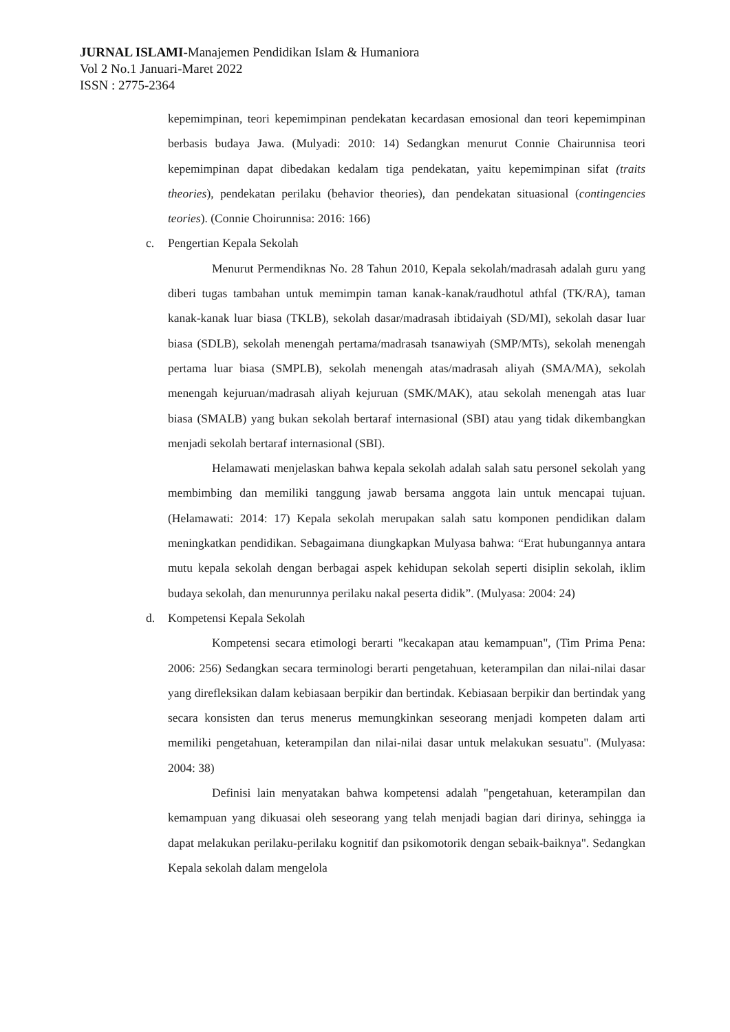JURNAL ISLAMI-Manajemen Pendidikan Islam & Humaniora
Vol 2 No.1 Januari-Maret 2022
ISSN : 2775-2364
kepemimpinan, teori kepemimpinan pendekatan kecardasan emosional dan teori kepemimpinan berbasis budaya Jawa. (Mulyadi: 2010: 14) Sedangkan menurut Connie Chairunnisa teori kepemimpinan dapat dibedakan kedalam tiga pendekatan, yaitu kepemimpinan sifat (traits theories), pendekatan perilaku (behavior theories), dan pendekatan situasional (contingencies teories). (Connie Choirunnisa: 2016: 166)
c. Pengertian Kepala Sekolah
Menurut Permendiknas No. 28 Tahun 2010, Kepala sekolah/madrasah adalah guru yang diberi tugas tambahan untuk memimpin taman kanak-kanak/raudhotul athfal (TK/RA), taman kanak-kanak luar biasa (TKLB), sekolah dasar/madrasah ibtidaiyah (SD/MI), sekolah dasar luar biasa (SDLB), sekolah menengah pertama/madrasah tsanawiyah (SMP/MTs), sekolah menengah pertama luar biasa (SMPLB), sekolah menengah atas/madrasah aliyah (SMA/MA), sekolah menengah kejuruan/madrasah aliyah kejuruan (SMK/MAK), atau sekolah menengah atas luar biasa (SMALB) yang bukan sekolah bertaraf internasional (SBI) atau yang tidak dikembangkan menjadi sekolah bertaraf internasional (SBI).
Helamawati menjelaskan bahwa kepala sekolah adalah salah satu personel sekolah yang membimbing dan memiliki tanggung jawab bersama anggota lain untuk mencapai tujuan. (Helamawati: 2014: 17) Kepala sekolah merupakan salah satu komponen pendidikan dalam meningkatkan pendidikan. Sebagaimana diungkapkan Mulyasa bahwa: “Erat hubungannya antara mutu kepala sekolah dengan berbagai aspek kehidupan sekolah seperti disiplin sekolah, iklim budaya sekolah, dan menurunnya perilaku nakal peserta didik”. (Mulyasa: 2004: 24)
d. Kompetensi Kepala Sekolah
Kompetensi secara etimologi berarti "kecakapan atau kemampuan", (Tim Prima Pena: 2006: 256) Sedangkan secara terminologi berarti pengetahuan, keterampilan dan nilai-nilai dasar yang direfleksikan dalam kebiasaan berpikir dan bertindak. Kebiasaan berpikir dan bertindak yang secara konsisten dan terus menerus memungkinkan seseorang menjadi kompeten dalam arti memiliki pengetahuan, keterampilan dan nilai-nilai dasar untuk melakukan sesuatu". (Mulyasa: 2004: 38)
Definisi lain menyatakan bahwa kompetensi adalah "pengetahuan, keterampilan dan kemampuan yang dikuasai oleh seseorang yang telah menjadi bagian dari dirinya, sehingga ia dapat melakukan perilaku-perilaku kognitif dan psikomotorik dengan sebaik-baiknya". Sedangkan Kepala sekolah dalam mengelola